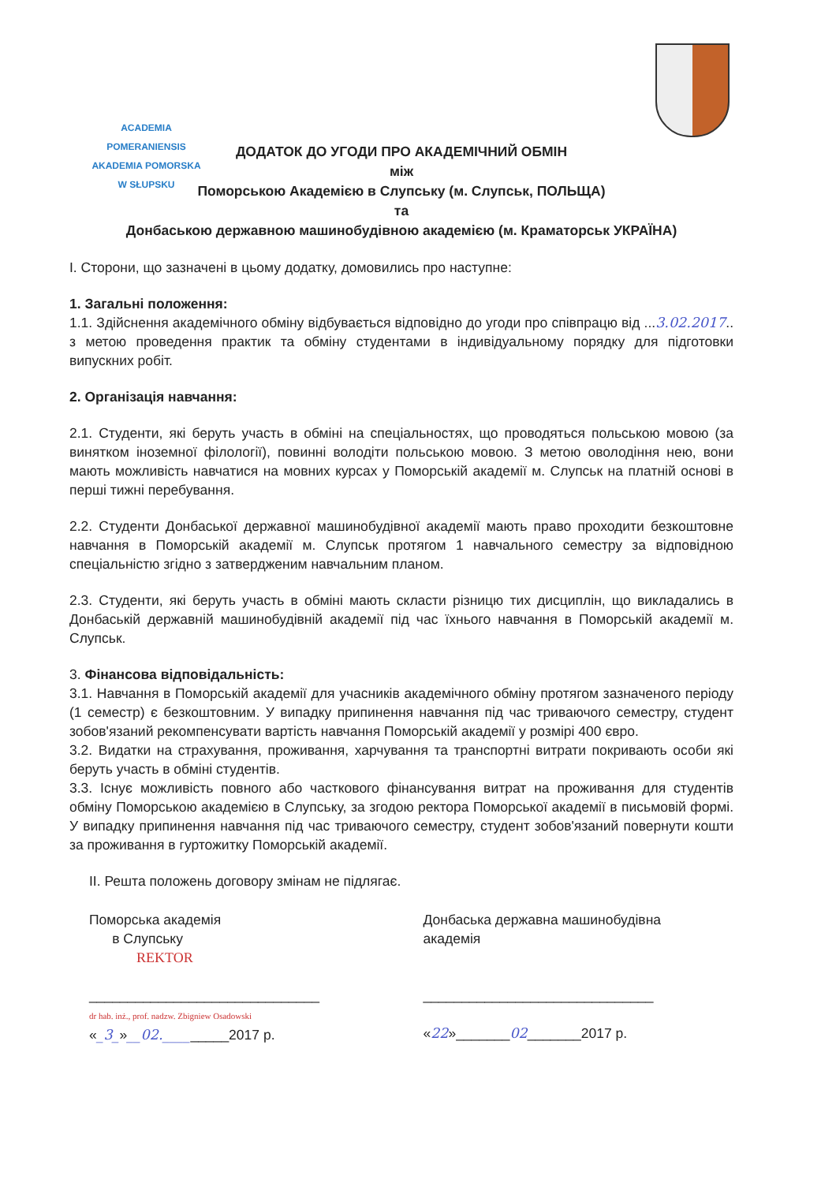ACADEMIA POMERANIENSIS
AKADEMIA POMORSKA
W SŁUPSKU
ДОДАТОК ДО УГОДИ ПРО АКАДЕМІЧНИЙ ОБМІН
між
Поморською Академією в Слупську (м. Слупськ, ПОЛЬЩА)
та
Донбаською державною машинобудівною академією (м. Краматорськ УКРАЇНА)
І. Сторони, що зазначені в цьому додатку, домовились про наступне:
1. Загальні положення:
1.1. Здійснення академічного обміну відбувається відповідно до угоди про співпрацю від ...3.02.2017.. з метою проведення практик та обміну студентами в індивідуальному порядку для підготовки випускних робіт.
2. Організація навчання:
2.1. Студенти, які беруть участь в обміні на спеціальностях, що проводяться польською мовою (за винятком іноземної філології), повинні володіти польською мовою. З метою оволодіння нею, вони мають можливість навчатися на мовних курсах у Поморській академії м. Слупськ на платній основі в перші тижні перебування.
2.2. Студенти Донбаської державної машинобудівної академії мають право проходити безкоштовне навчання в Поморській академії м. Слупськ протягом 1 навчального семестру за відповідною спеціальністю згідно з затвердженим навчальним планом.
2.3. Студенти, які беруть участь в обміні мають скласти різницю тих дисциплін, що викладались в Донбаській державній машинобудівній академії під час їхнього навчання в Поморській академії м. Слупськ.
3. Фінансова відповідальність:
3.1. Навчання в Поморській академії для учасників академічного обміну протягом зазначеного періоду (1 семестр) є безкоштовним. У випадку припинення навчання під час триваючого семестру, студент зобов'язаний рекомпенсувати вартість навчання Поморській академії у розмірі 400 євро.
3.2. Видатки на страхування, проживання, харчування та транспортні витрати покривають особи які беруть участь в обміні студентів.
3.3. Існує можливість повного або часткового фінансування витрат на проживання для студентів обміну Поморською академією в Слупську, за згодою ректора Поморської академії в письмовій формі. У випадку припинення навчання під час триваючого семестру, студент зобов'язаний повернути кошти за проживання в гуртожитку Поморській академії.
II. Решта положень договору змінам не підлягає.
Поморська академія
в Слупську
REKTOR
______________________________
dr hab. inż., prof. nadzw. Zbigniew Osadowski
«_3_»__02._________2017 р.
Донбаська державна машинобудівна
академія
______________________________
«22»_______02_______2017 р.